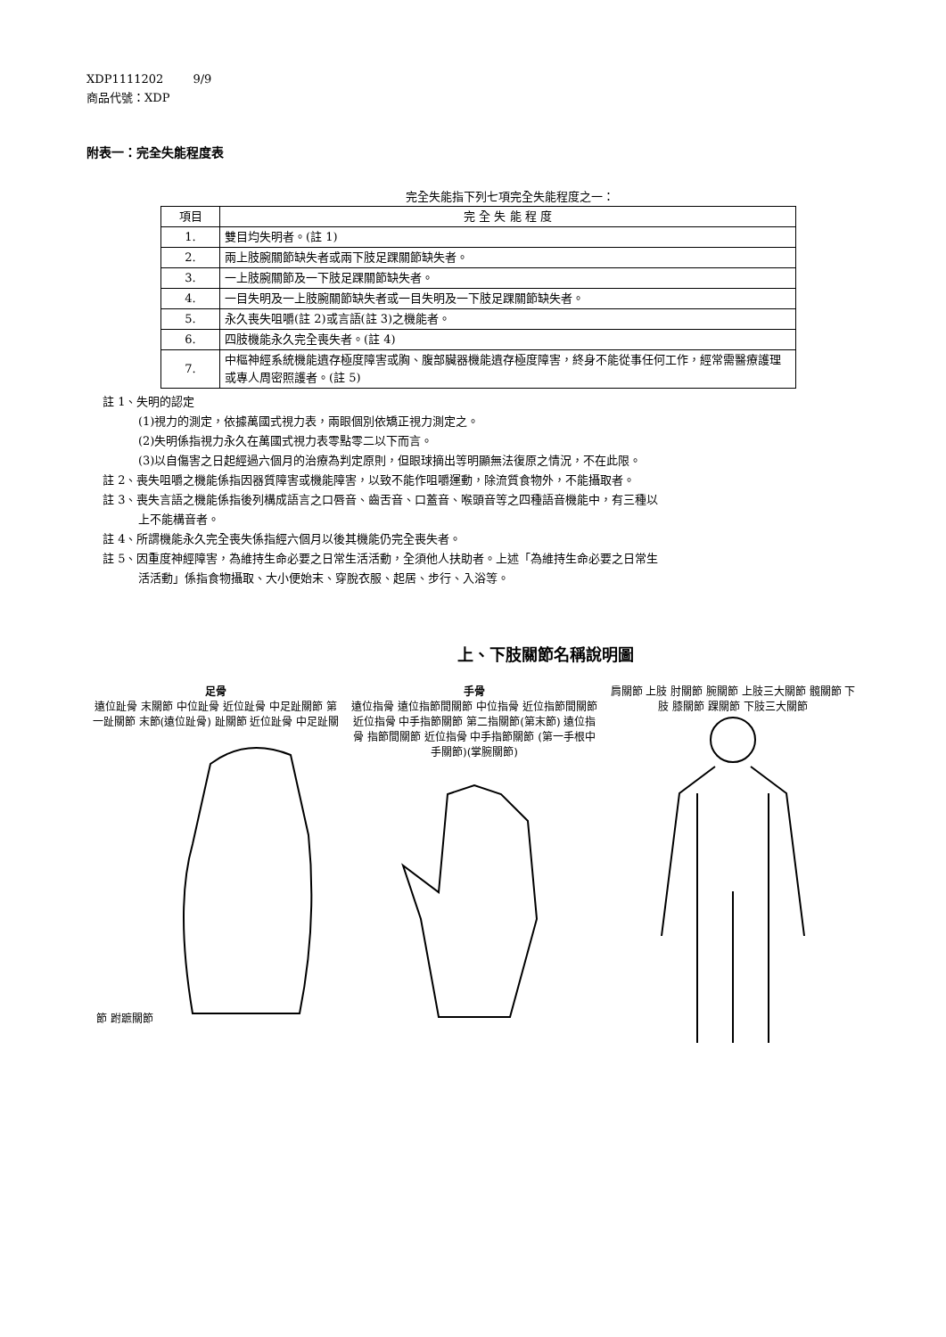XDP1111202 9/9
商品代號：XDP
附表一：完全失能程度表
完全失能指下列七項完全失能程度之一：
| 項目 | 完 全 失 能 程 度 |
| --- | --- |
| 1. | 雙目均失明者。(註 1) |
| 2. | 兩上肢腕關節缺失者或兩下肢足踝關節缺失者。 |
| 3. | 一上肢腕關節及一下肢足踝關節缺失者。 |
| 4. | 一目失明及一上肢腕關節缺失者或一目失明及一下肢足踝關節缺失者。 |
| 5. | 永久喪失咀嚼(註 2)或言語(註 3)之機能者。 |
| 6. | 四肢機能永久完全喪失者。(註 4) |
| 7. | 中樞神經系統機能遺存極度障害或胸、腹部臟器機能遺存極度障害，終身不能從事任何工作，經常需醫療護理或專人周密照護者。(註 5) |
註 1、失明的認定
(1)視力的測定，依據萬國式視力表，兩眼個別依矯正視力測定之。
(2)失明係指視力永久在萬國式視力表零點零二以下而言。
(3)以自傷害之日起經過六個月的治療為判定原則，但眼球摘出等明顯無法復原之情況，不在此限。
註 2、喪失咀嚼之機能係指因器質障害或機能障害，以致不能作咀嚼運動，除流質食物外，不能攝取者。
註 3、喪失言語之機能係指後列構成語言之口唇音、齒舌音、口蓋音、喉頭音等之四種語音機能中，有三種以
上不能構音者。
註 4、所謂機能永久完全喪失係指經六個月以後其機能仍完全喪失者。
註 5、因重度神經障害，為維持生命必要之日常生活活動，全須他人扶助者。上述「為維持生命必要之日常生
活活動」係指食物攝取、大小便始末、穿脫衣服、起居、步行、入浴等。
上、下肢關節名稱說明圖
足骨
遠位趾骨 末關節 中位趾骨 近位趾骨 中足趾關節 第一趾關節 末節(遠位趾骨) 趾關節 近位趾骨 中足趾關節 跗蹠關節
手骨
遠位指骨 遠位指節間關節 中位指骨 近位指節間關節 近位指骨 中手指節關節 第二指關節(第末節) 遠位指骨 指節間關節 近位指骨 中手指節關節 (第一手根中手關節)(掌腕關節)
肩關節 上肢 肘關節 腕關節 上肢三大關節 髖關節 下肢 膝關節 踝關節 下肢三大關節